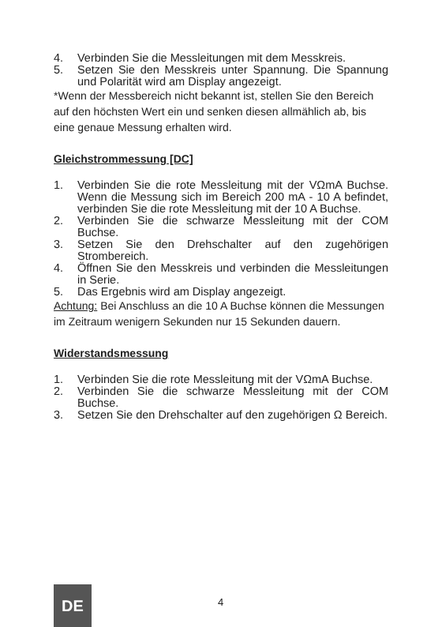4. Verbinden Sie die Messleitungen mit dem Messkreis.
5. Setzen Sie den Messkreis unter Spannung. Die Spannung und Polarität wird am Display angezeigt.
*Wenn der Messbereich nicht bekannt ist, stellen Sie den Bereich auf den höchsten Wert ein und senken diesen allmählich ab, bis eine genaue Messung erhalten wird.
Gleichstrommessung [DC]
1. Verbinden Sie die rote Messleitung mit der VΩmA Buchse. Wenn die Messung sich im Bereich 200 mA - 10 A befindet, verbinden Sie die rote Messleitung mit der 10 A Buchse.
2. Verbinden Sie die schwarze Messleitung mit der COM Buchse.
3. Setzen Sie den Drehschalter auf den zugehörigen Strombereich.
4. Öffnen Sie den Messkreis und verbinden die Messleitungen in Serie.
5. Das Ergebnis wird am Display angezeigt.
Achtung: Bei Anschluss an die 10 A Buchse können die Messungen im Zeitraum wenigern Sekunden nur 15 Sekunden dauern.
Widerstandsmessung
1. Verbinden Sie die rote Messleitung mit der VΩmA Buchse.
2. Verbinden Sie die schwarze Messleitung mit der COM Buchse.
3. Setzen Sie den Drehschalter auf den zugehörigen Ω Bereich.
DE 4